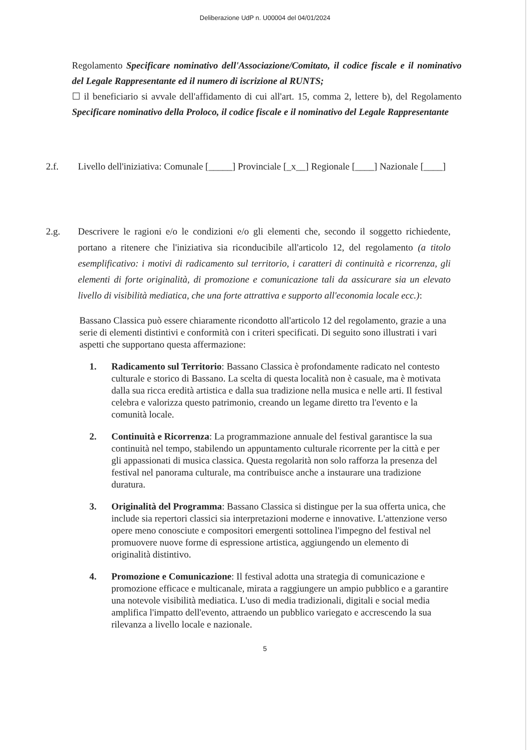Deliberazione UdP n. U00004 del 04/01/2024
Regolamento Specificare nominativo dell'Associazione/Comitato, il codice fiscale e il nominativo del Legale Rappresentante ed il numero di iscrizione al RUNTS;
☐ il beneficiario si avvale dell'affidamento di cui all'art. 15, comma 2, lettere b), del Regolamento Specificare nominativo della Proloco, il codice fiscale e il nominativo del Legale Rappresentante
2.f. Livello dell'iniziativa: Comunale [_____] Provinciale [_x__] Regionale [____] Nazionale [____]
2.g. Descrivere le ragioni e/o le condizioni e/o gli elementi che, secondo il soggetto richiedente, portano a ritenere che l'iniziativa sia riconducibile all'articolo 12, del regolamento (a titolo esemplificativo: i motivi di radicamento sul territorio, i caratteri di continuità e ricorrenza, gli elementi di forte originalità, di promozione e comunicazione tali da assicurare sia un elevato livello di visibilità mediatica, che una forte attrattiva e supporto all'economia locale ecc.):
Bassano Classica può essere chiaramente ricondotto all'articolo 12 del regolamento, grazie a una serie di elementi distintivi e conformità con i criteri specificati. Di seguito sono illustrati i vari aspetti che supportano questa affermazione:
1. Radicamento sul Territorio: Bassano Classica è profondamente radicato nel contesto culturale e storico di Bassano. La scelta di questa località non è casuale, ma è motivata dalla sua ricca eredità artistica e dalla sua tradizione nella musica e nelle arti. Il festival celebra e valorizza questo patrimonio, creando un legame diretto tra l'evento e la comunità locale.
2. Continuità e Ricorrenza: La programmazione annuale del festival garantisce la sua continuità nel tempo, stabilendo un appuntamento culturale ricorrente per la città e per gli appassionati di musica classica. Questa regolarità non solo rafforza la presenza del festival nel panorama culturale, ma contribuisce anche a instaurare una tradizione duratura.
3. Originalità del Programma: Bassano Classica si distingue per la sua offerta unica, che include sia repertori classici sia interpretazioni moderne e innovative. L'attenzione verso opere meno conosciute e compositori emergenti sottolinea l'impegno del festival nel promuovere nuove forme di espressione artistica, aggiungendo un elemento di originalità distintivo.
4. Promozione e Comunicazione: Il festival adotta una strategia di comunicazione e promozione efficace e multicanale, mirata a raggiungere un ampio pubblico e a garantire una notevole visibilità mediatica. L'uso di media tradizionali, digitali e social media amplifica l'impatto dell'evento, attraendo un pubblico variegato e accrescendo la sua rilevanza a livello locale e nazionale.
5